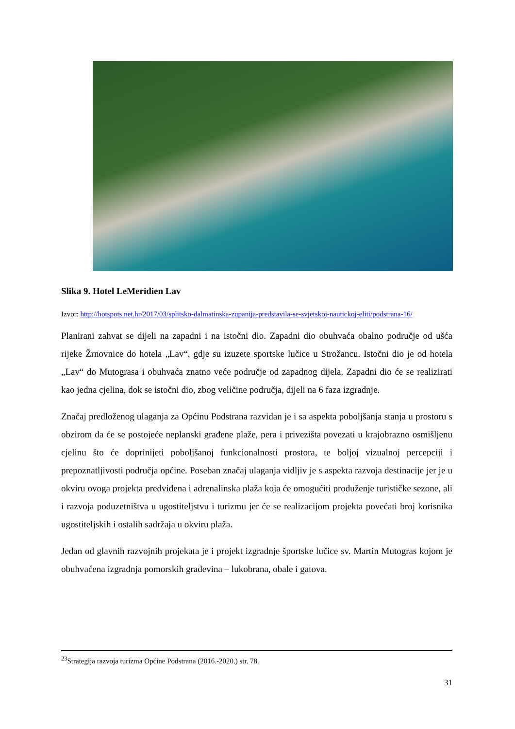Slika 9. Hotel LeMeridien Lav
Izvor: http://hotspots.net.hr/2017/03/splitsko-dalmatinska-zupanija-predstavila-se-svjetskoj-nautickoj-eliti/podstrana-16/
Planirani zahvat se dijeli na zapadni i na istočni dio. Zapadni dio obuhvaća obalno područje od ušća rijeke Žrnovnice do hotela „Lav“, gdje su izuzete sportske lučice u Strožancu. Istočni dio je od hotela „Lav“ do Mutograsa i obuhvaća znatno veće područje od zapadnog dijela. Zapadni dio će se realizirati kao jedna cjelina, dok se istočni dio, zbog veličine područja, dijeli na 6 faza izgradnje.
Značaj predloženog ulaganja za Općinu Podstrana razvidan je i sa aspekta poboljšanja stanja u prostoru s obzirom da će se postojeće neplanski građene plaže, pera i privezišta povezati u krajobrazno osmišljenu cjelinu što će doprinijeti poboljšanoj funkcionalnosti prostora, te boljoj vizualnoj percepciji i prepoznatljivosti područja općine. Poseban značaj ulaganja vidljiv je s aspekta razvoja destinacije jer je u okviru ovoga projekta predviđena i adrenalinska plaža koja će omogućiti produženje turističke sezone, ali i razvoja poduzetništva u ugostiteljstvu i turizmu jer će se realizacijom projekta povećati broj korisnika ugostiteljskih i ostalih sadržaja u okviru plaža.
Jedan od glavnih razvojnih projekata je i projekt izgradnje športske lučice sv. Martin Mutogras kojom je obuhvaćena izgradnja pomorskih građevina – lukobrana, obale i gatova.
<sup>23</sup> Strategija razvoja turizma Općine Podstrana (2016.-2020.) str. 78.
31